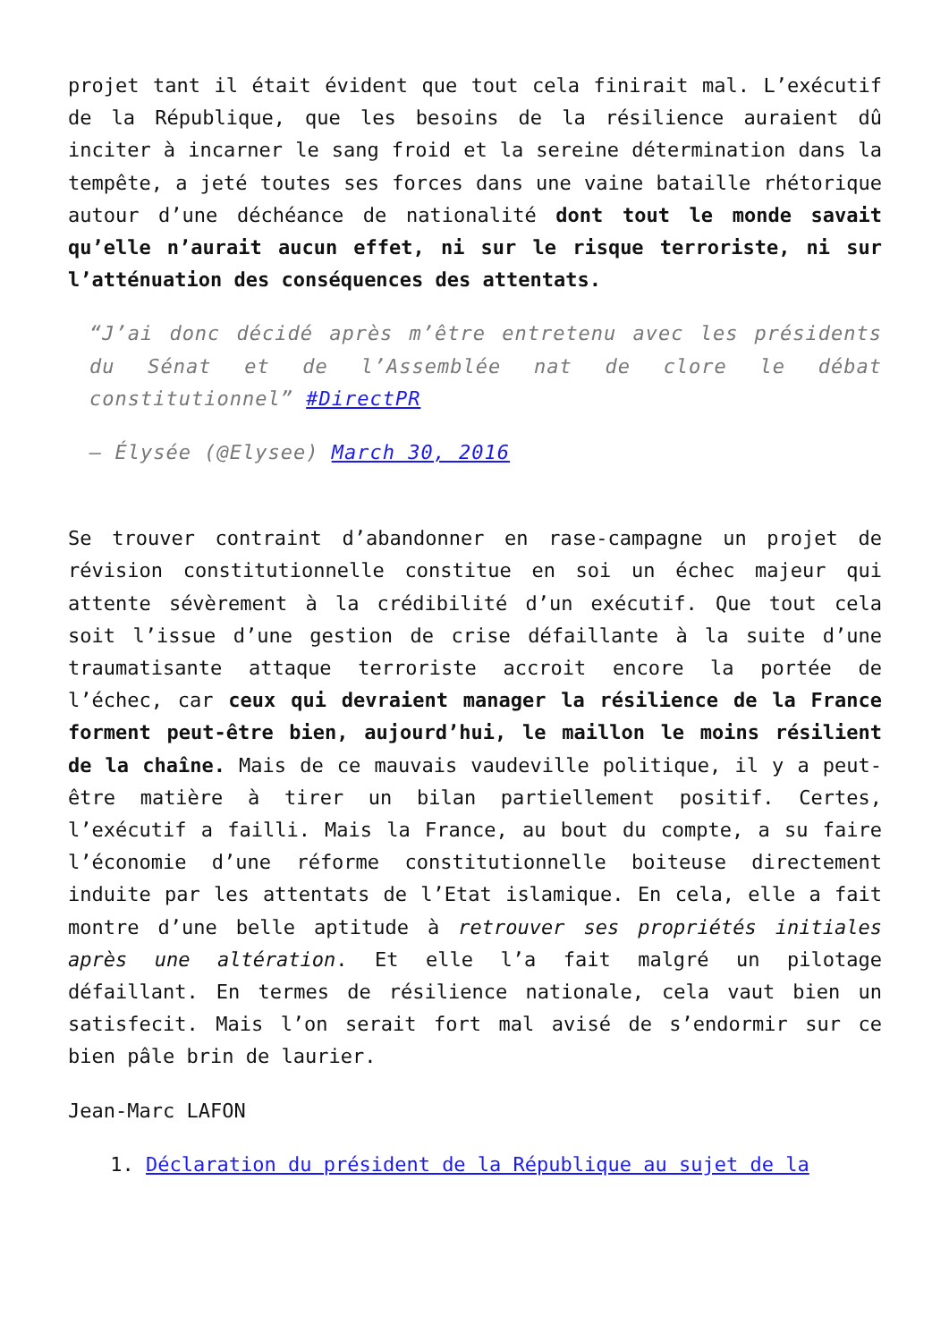projet tant il était évident que tout cela finirait mal. L’exécutif de la République, que les besoins de la résilience auraient dû inciter à incarner le sang froid et la sereine détermination dans la tempête, a jeté toutes ses forces dans une vaine bataille rhétorique autour d’une déchéance de nationalité dont tout le monde savait qu’elle n’aurait aucun effet, ni sur le risque terroriste, ni sur l’atténuation des conséquences des attentats.
“J’ai donc décidé après m’être entretenu avec les présidents du Sénat et de l’Assemblée nat de clore le débat constitutionnel” #DirectPR
— Élysée (@Elysee) March 30, 2016
Se trouver contraint d’abandonner en rase-campagne un projet de révision constitutionnelle constitue en soi un échec majeur qui attente sévèrement à la crédibilité d’un exécutif. Que tout cela soit l’issue d’une gestion de crise défaillante à la suite d’une traumatisante attaque terroriste accroit encore la portée de l’échec, car ceux qui devraient manager la résilience de la France forment peut-être bien, aujourd’hui, le maillon le moins résilient de la chaîne. Mais de ce mauvais vaudeville politique, il y a peut-être matière à tirer un bilan partiellement positif. Certes, l’exécutif a failli. Mais la France, au bout du compte, a su faire l’économie d’une réforme constitutionnelle boiteuse directement induite par les attentats de l’Etat islamique. En cela, elle a fait montre d’une belle aptitude à retrouver ses propriétés initiales après une altération. Et elle l’a fait malgré un pilotage défaillant. En termes de résilience nationale, cela vaut bien un satisfecit. Mais l’on serait fort mal avisé de s’endormir sur ce bien pâle brin de laurier.
Jean-Marc LAFON
1. Déclaration du président de la République au sujet de la